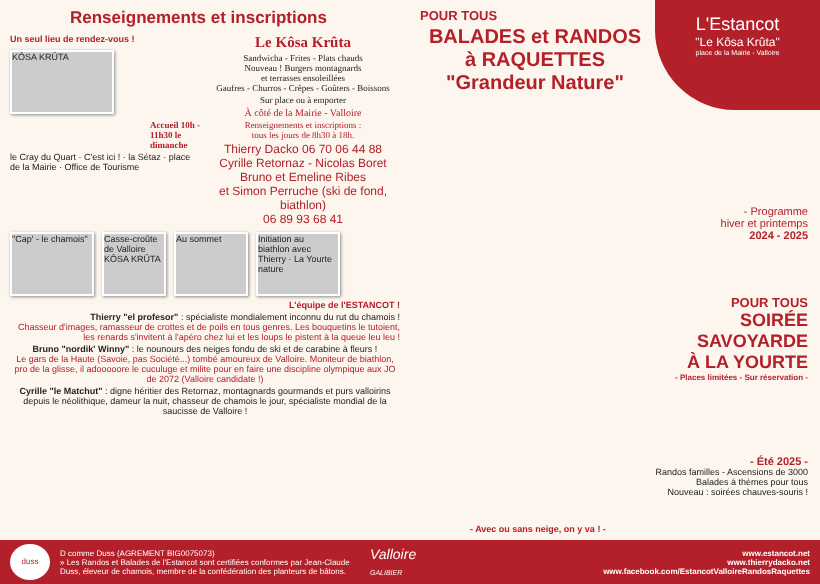Renseignements et inscriptions
Un seul lieu de rendez-vous !
KÔSA KRÛTA
Accueil 10h - 11h30 le dimanche
le Cray du Quart · C'est ici ! · la Sétaz · place de la Mairie · Office de Tourisme
Le Kôsa Krûta
Sandwicha - Frites - Plats chauds
Nouveau ! Burgers montagnards
et terrasses ensoleillées
Gaufres - Churros - Crêpes - Goûters - Boissons
Sur place ou à emporter
À côté de la Mairie - Valloire
Renseignements et inscriptions :
tous les jours de 8h30 à 18h.
Thierry Dacko 06 70 06 44 88
Cyrille Retornaz - Nicolas Boret
Bruno et Emeline Ribes
et Simon Perruche (ski de fond, biathlon)
06 89 93 68 41
"Cap' - le chamois"
Casse-croûte de Valloire KÔSA KRÛTA
Au sommet Initiation au biathlon avec Thierry · La Yourte nature
L'équipe de l'ESTANCOT !
Thierry "el profesor" : spécialiste mondialement inconnu du rut du chamois !
Chasseur d'images, ramasseur de crottes et de poils en tous genres. Les bouquetins le tutoient, les renards s'invitent à l'apéro chez lui et les loups le pistent à la queue leu leu !
Bruno "nordik' Winny" : le nounours des neiges fondu de ski et de carabine à fleurs !
Le gars de la Haute (Savoie, pas Société...) tombé amoureux de Valloire. Moniteur de biathlon, pro de la glisse, il adooooore le cuculuge et milite pour en faire une discipline olympique aux JO de 2072 (Valloire candidate !)
Cyrille "le Matchut" : digne héritier des Retornaz, montagnards gourmands et purs valloirins depuis le néolithique, dameur la nuit, chasseur de chamois le jour, spécialiste mondial de la saucisse de Valloire !
L'Estancot
"Le Kôsa Krûta"
place de la Mairie - Valloire
POUR TOUS
BALADES et RANDOS
à RAQUETTES
"Grandeur Nature"
- Programme
hiver et printemps
2024 - 2025
POUR TOUS
SOIRÉE
SAVOYARDE
À LA YOURTE
- Places limitées - Sur réservation -
- Été 2025 -
Randos familles - Ascensions de 3000
Balades à thèmes pour tous
Nouveau : soirées chauves-souris !
- Avec ou sans neige, on y va ! -
duss
D comme Duss (AGREMENT BIG0075073)
» Les Randos et Balades de l'Estancot sont certifiées conformes par Jean-Claude Duss, éleveur de chamois, membre de la confédération des planteurs de bâtons.
Valloire
GALIBIER
www.estancot.net
www.thierrydacko.net
www.facebook.com/EstancotValloireRandosRaquettes